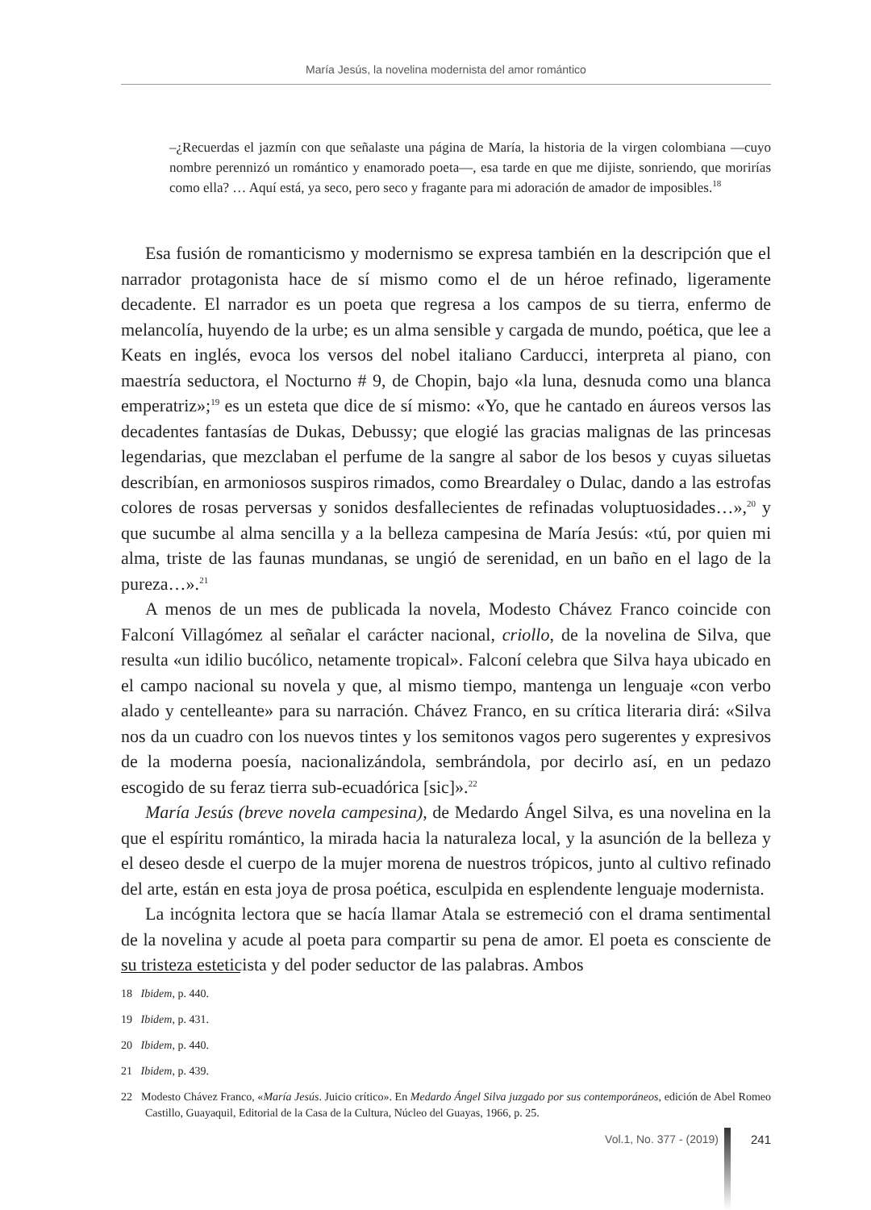María Jesús, la novelina modernista del amor romántico
–¿Recuerdas el jazmín con que señalaste una página de María, la historia de la virgen colombiana —cuyo nombre perennizó un romántico y enamorado poeta—, esa tarde en que me dijiste, sonriendo, que morirías como ella? … Aquí está, ya seco, pero seco y fragante para mi adoración de amador de imposibles.<sup>18</sup>
Esa fusión de romanticismo y modernismo se expresa también en la descripción que el narrador protagonista hace de sí mismo como el de un héroe refinado, ligeramente decadente. El narrador es un poeta que regresa a los campos de su tierra, enfermo de melancolía, huyendo de la urbe; es un alma sensible y cargada de mundo, poética, que lee a Keats en inglés, evoca los versos del nobel italiano Carducci, interpreta al piano, con maestría seductora, el Nocturno # 9, de Chopin, bajo «la luna, desnuda como una blanca emperatriz»;<sup>19</sup> es un esteta que dice de sí mismo: «Yo, que he cantado en áureos versos las decadentes fantasías de Dukas, Debussy; que elogié las gracias malignas de las princesas legendarias, que mezclaban el perfume de la sangre al sabor de los besos y cuyas siluetas describían, en armoniosos suspiros rimados, como Breardaley o Dulac, dando a las estrofas colores de rosas perversas y sonidos desfallecientes de refinadas voluptuosidades…»,<sup>20</sup> y que sucumbe al alma sencilla y a la belleza campesina de María Jesús: «tú, por quien mi alma, triste de las faunas mundanas, se ungió de serenidad, en un baño en el lago de la pureza…».<sup>21</sup>
A menos de un mes de publicada la novela, Modesto Chávez Franco coincide con Falconí Villagómez al señalar el carácter nacional, criollo, de la novelina de Silva, que resulta «un idilio bucólico, netamente tropical». Falconí celebra que Silva haya ubicado en el campo nacional su novela y que, al mismo tiempo, mantenga un lenguaje «con verbo alado y centelleante» para su narración. Chávez Franco, en su crítica literaria dirá: «Silva nos da un cuadro con los nuevos tintes y los semitonos vagos pero sugerentes y expresivos de la moderna poesía, nacionalizándola, sembrándola, por decirlo así, en un pedazo escogido de su feraz tierra sub-ecuadórica [sic]».<sup>22</sup>
María Jesús (breve novela campesina), de Medardo Ángel Silva, es una novelina en la que el espíritu romántico, la mirada hacia la naturaleza local, y la asunción de la belleza y el deseo desde el cuerpo de la mujer morena de nuestros trópicos, junto al cultivo refinado del arte, están en esta joya de prosa poética, esculpida en esplendente lenguaje modernista.
La incógnita lectora que se hacía llamar Atala se estremeció con el drama sentimental de la novelina y acude al poeta para compartir su pena de amor. El poeta es consciente de su tristeza esteticista y del poder seductor de las palabras. Ambos
18 Ibidem, p. 440.
19 Ibidem, p. 431.
20 Ibidem, p. 440.
21 Ibidem, p. 439.
22 Modesto Chávez Franco, «María Jesús. Juicio crítico». En Medardo Ángel Silva juzgado por sus contemporáneos, edición de Abel Romeo Castillo, Guayaquil, Editorial de la Casa de la Cultura, Núcleo del Guayas, 1966, p. 25.
Vol.1, No. 377 - (2019) 241